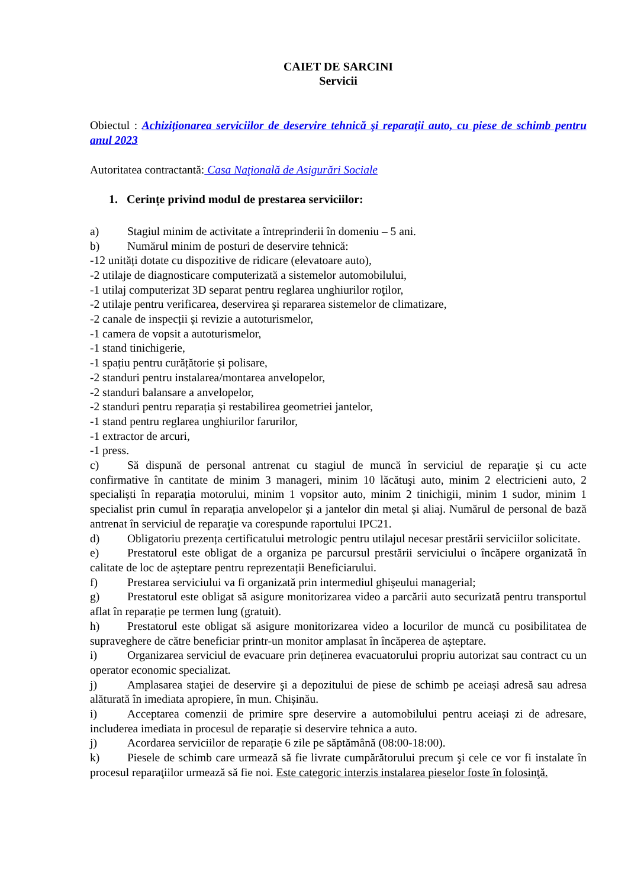CAIET DE SARCINI
Servicii
Obiectul : Achiziționarea serviciilor de deservire tehnică şi reparaţii auto, cu piese de schimb pentru anul 2023
Autoritatea contractantă: Casa Naţională de Asigurări Sociale
1. Cerințe privind modul de prestarea serviciilor:
a) Stagiul minim de activitate a întreprinderii în domeniu – 5 ani.
b) Numărul minim de posturi de deservire tehnică:
-12 unități dotate cu dispozitive de ridicare (elevatoare auto),
-2 utilaje de diagnosticare computerizată a sistemelor automobilului,
-1 utilaj computerizat 3D separat pentru reglarea unghiurilor roţilor,
-2 utilaje pentru verificarea, deservirea şi repararea sistemelor de climatizare,
-2 canale de inspecții și revizie a autoturismelor,
-1 camera de vopsit a autoturismelor,
-1 stand tinichigerie,
-1 spațiu pentru curățătorie și polisare,
-2 standuri pentru instalarea/montarea anvelopelor,
-2 standuri balansare a anvelopelor,
-2 standuri pentru reparația și restabilirea geometriei jantelor,
-1 stand pentru reglarea unghiurilor farurilor,
-1 extractor de arcuri,
-1 press.
c) Să dispună de personal antrenat cu stagiul de muncă în serviciul de reparaţie și cu acte confirmative în cantitate de minim 3 manageri, minim 10 lăcătuşi auto, minim 2 electricieni auto, 2 specialiști în reparația motorului, minim 1 vopsitor auto, minim 2 tinichigii, minim 1 sudor, minim 1 specialist prin cumul în reparația anvelopelor și a jantelor din metal și aliaj. Numărul de personal de bază antrenat în serviciul de reparaţie va corespunde raportului IPC21.
d) Obligatoriu prezența certificatului metrologic pentru utilajul necesar prestării serviciilor solicitate.
e) Prestatorul este obligat de a organiza pe parcursul prestării serviciului o încăpere organizată în calitate de loc de așteptare pentru reprezentații Beneficiarului.
f) Prestarea serviciului va fi organizată prin intermediul ghișeului managerial;
g) Prestatorul este obligat să asigure monitorizarea video a parcării auto securizată pentru transportul aflat în reparație pe termen lung (gratuit).
h) Prestatorul este obligat să asigure monitorizarea video a locurilor de muncă cu posibilitatea de supraveghere de către beneficiar printr-un monitor amplasat în încăperea de așteptare.
i) Organizarea serviciul de evacuare prin deținerea evacuatorului propriu autorizat sau contract cu un operator economic specializat.
j) Amplasarea staţiei de deservire şi a depozitului de piese de schimb pe aceiași adresă sau adresa alăturată în imediata apropiere, în mun. Chișinău.
i) Acceptarea comenzii de primire spre deservire a automobilului pentru aceiași zi de adresare, includerea imediata in procesul de reparație si deservire tehnica a auto.
j) Acordarea serviciilor de reparație 6 zile pe săptămână (08:00-18:00).
k) Piesele de schimb care urmează să fie livrate cumpărătorului precum şi cele ce vor fi instalate în procesul reparaţiilor urmează să fie noi. Este categoric interzis instalarea pieselor foste în folosinţă.